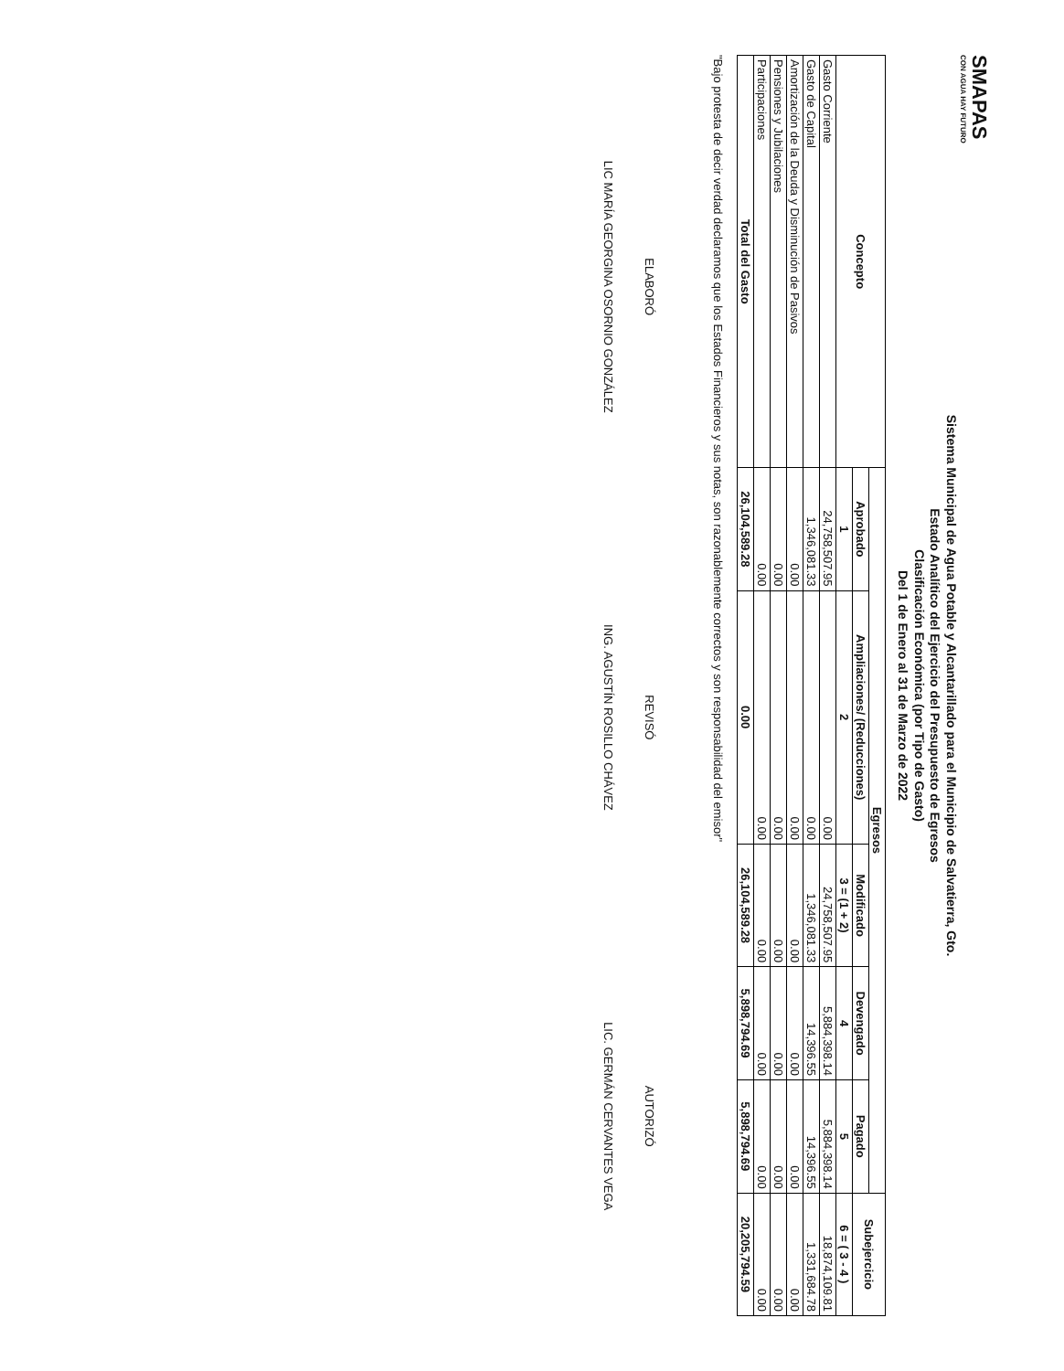SMAPAS
CON AGUA HAY FUTURO
Sistema Municipal de Agua Potable y Alcantarillado para el Municipio de Salvatierra, Gto.
Estado Analítico del Ejercicio del Presupuesto de Egresos
Clasificación Económica (por Tipo de Gasto)
Del 1 de Enero al 31 de Marzo de 2022
| Concepto | Egresos | | | | | Subejercicio |
| --- | --- | --- | --- | --- | --- | --- |
| | Aprobado | Ampliaciones/ (Reducciones) | Modificado | Devengado | Pagado | |
| | 1 | 2 | 3 = (1 + 2) | 4 | 5 | 6 = ( 3 - 4 ) |
| Gasto Corriente | 24,758,507.95 | 0.00 | 24,758,507.95 | 5,884,398.14 | 5,884,398.14 | 18,874,109.81 |
| Gasto de Capital | 1,346,081.33 | 0.00 | 1,346,081.33 | 14,396.55 | 14,396.55 | 1,331,684.78 |
| Amortización de la Deuda y Disminución de Pasivos | 0.00 | 0.00 | 0.00 | 0.00 | 0.00 | 0.00 |
| Pensiones y Jubilaciones | 0.00 | 0.00 | 0.00 | 0.00 | 0.00 | 0.00 |
| Participaciones | 0.00 | 0.00 | 0.00 | 0.00 | 0.00 | 0.00 |
| Total del Gasto | 26,104,589.28 | 0.00 | 26,104,589.28 | 5,898,794.69 | 5,898,794.69 | 20,205,794.59 |
"Bajo protesta de decir verdad declaramos que los Estados Financieros y sus notas, son razonablemente correctos y son responsabilidad del emisor"
ELABORÓ
LIC MARÍA GEORGINA OSORNIO GONZÁLEZ
REVISÓ
ING. AGUSTÍN ROSILLO CHÁVEZ
AUTORIZÓ
LIC. GERMÁN CERVANTES VEGA